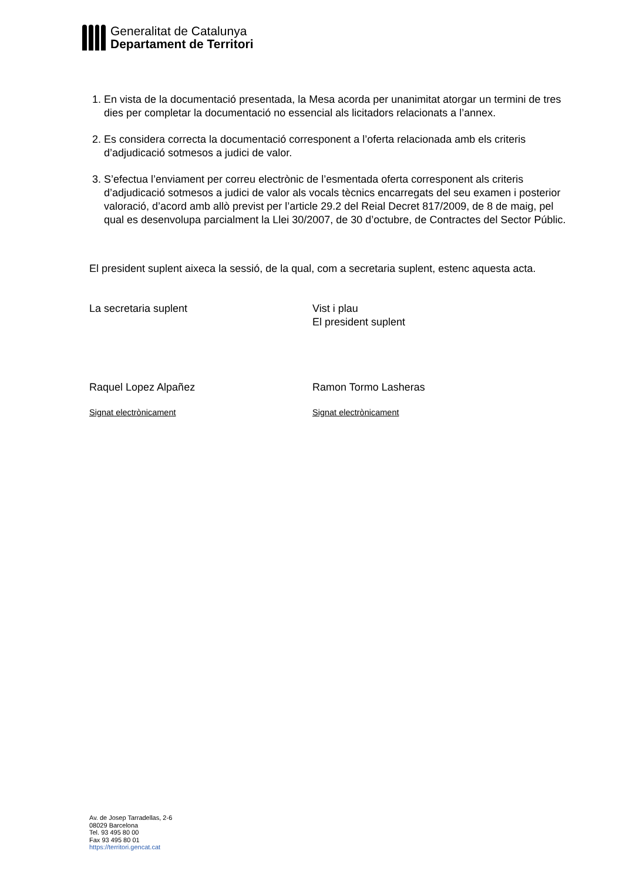Generalitat de Catalunya
Departament de Territori
1. En vista de la documentació presentada, la Mesa acorda per unanimitat atorgar un termini de tres dies per completar la documentació no essencial als licitadors relacionats a l’annex.
2. Es considera correcta la documentació corresponent a l’oferta relacionada amb els criteris d’adjudicació sotmesos a judici de valor.
3. S’efectua l’enviament per correu electrònic de l’esmentada oferta corresponent als criteris d’adjudicació sotmesos a judici de valor als vocals tècnics encarregats del seu examen i posterior valoració, d’acord amb allò previst per l’article 29.2 del Reial Decret 817/2009, de 8 de maig, pel qual es desenvolupa parcialment la Llei 30/2007, de 30 d’octubre, de Contractes del Sector Públic.
El president suplent aixeca la sessió, de la qual, com a secretaria suplent, estenc aquesta acta.
La secretaria suplent Vist i plau
El president suplent
Raquel Lopez Alpañez Ramon Tormo Lasheras
Signat electrònicament Signat electrònicament
Av. de Josep Tarradellas, 2-6
08029 Barcelona
Tel. 93 495 80 00
Fax 93 495 80 01
https://territori.gencat.cat